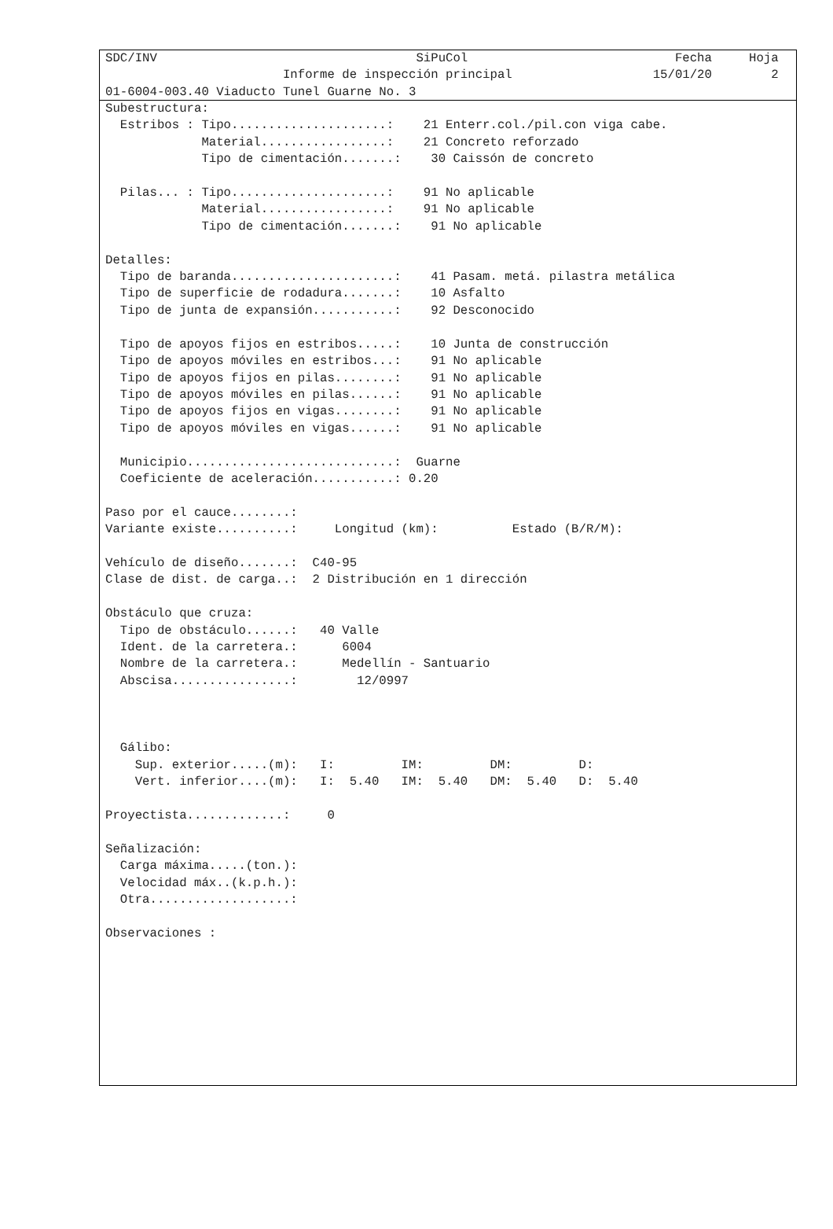SDC/INV                                   SiPuCol                            Fecha     Hoja
                        Informe de inspección principal                   15/01/20        2
01-6004-003.40 Viaducto Tunel Guarne No. 3
Subestructura:
  Estribos : Tipo.....................:    21 Enterr.col./pil.con viga cabe.
             Material.................:    21 Concreto reforzado
             Tipo de cimentación.......:    30 Caissón de concreto

  Pilas... : Tipo.....................:    91 No aplicable
             Material.................:    91 No aplicable
             Tipo de cimentación.......:    91 No aplicable

Detalles:
  Tipo de baranda......................:    41 Pasam. metá. pilastra metálica
  Tipo de superficie de rodadura.......:    10 Asfalto
  Tipo de junta de expansión...........:    92 Desconocido

  Tipo de apoyos fijos en estribos.....:    10 Junta de construcción
  Tipo de apoyos móviles en estribos...:    91 No aplicable
  Tipo de apoyos fijos en pilas........:    91 No aplicable
  Tipo de apoyos móviles en pilas......:    91 No aplicable
  Tipo de apoyos fijos en vigas........:    91 No aplicable
  Tipo de apoyos móviles en vigas......:    91 No aplicable

  Municipio............................:  Guarne
  Coeficiente de aceleración...........: 0.20

Paso por el cauce........:
Variante existe..........:     Longitud (km):          Estado (B/R/M):

Vehículo de diseño.......:  C40-95
Clase de dist. de carga..:  2 Distribución en 1 dirección

Obstáculo que cruza:
  Tipo de obstáculo......:   40 Valle
  Ident. de la carretera.:      6004
  Nombre de la carretera.:      Medellín - Santuario
  Abscisa................:        12/0997



  Gálibo:
    Sup. exterior.....(m):   I:         IM:         DM:         D:
    Vert. inferior....(m):   I:  5.40   IM:  5.40   DM:  5.40   D:  5.40

Proyectista.............:     0

Señalización:
  Carga máxima.....(ton.):
  Velocidad máx..(k.p.h.):
  Otra...................:

Observaciones :